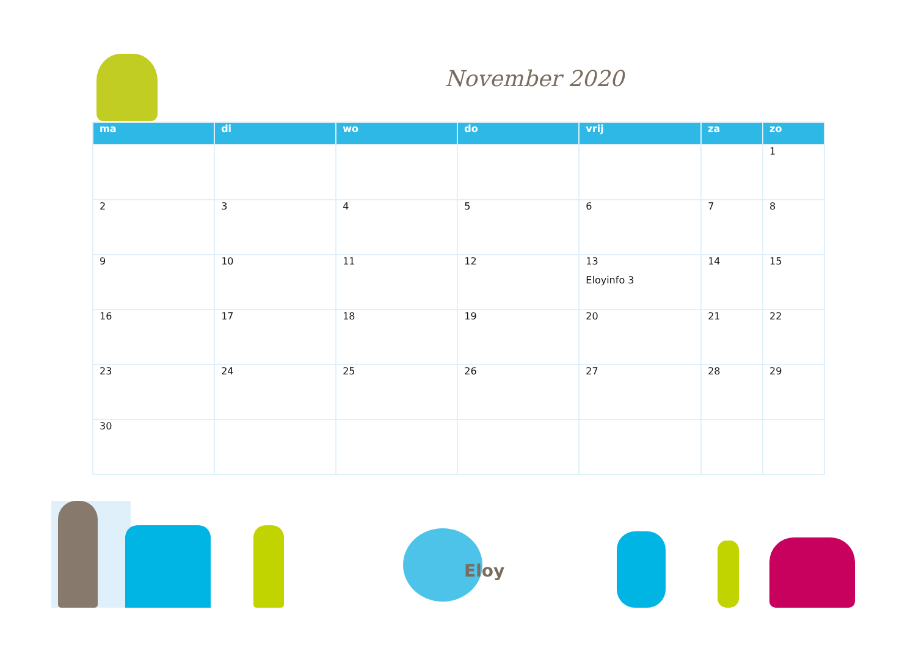November 2020
| ma | di | wo | do | vrij | za | zo |
| --- | --- | --- | --- | --- | --- | --- |
| | | | | | | 1 |
| 2 | 3 | 4 | 5 | 6 | 7 | 8 |
| 9 | 10 | 11 | 12 | 13 Eloyinfo 3 | 14 | 15 |
| 16 | 17 | 18 | 19 | 20 | 21 | 22 |
| 23 | 24 | 25 | 26 | 27 | 28 | 29 |
| 30 | | | | | | |
Eloy